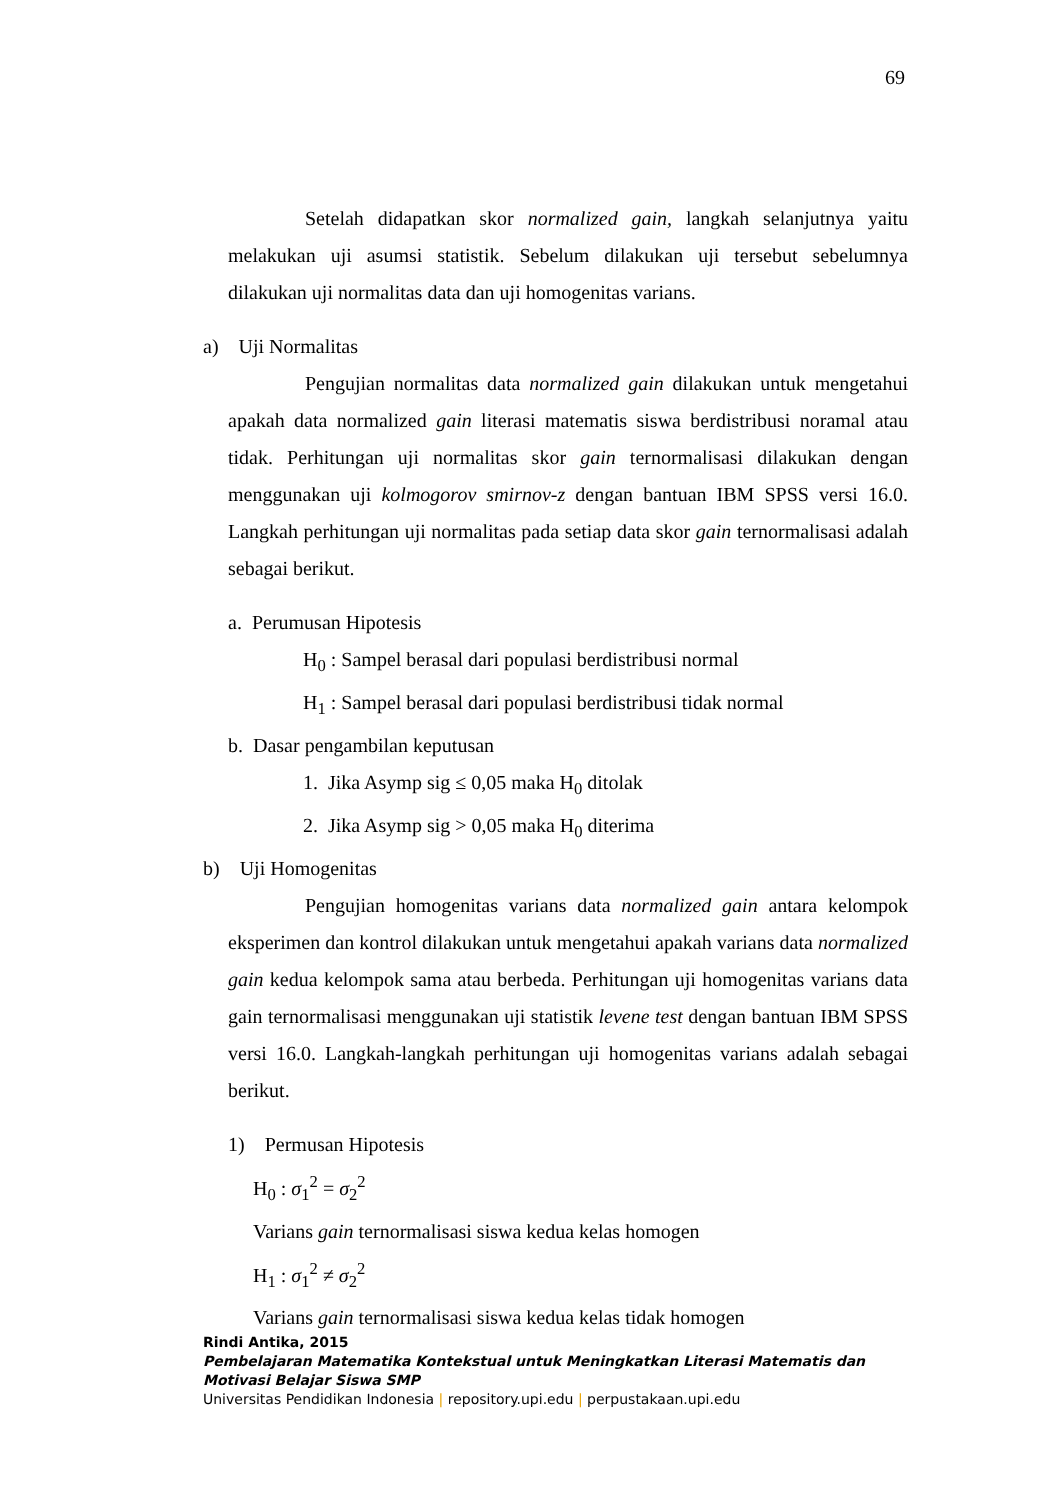69
Setelah didapatkan skor normalized gain, langkah selanjutnya yaitu melakukan uji asumsi statistik. Sebelum dilakukan uji tersebut sebelumnya dilakukan uji normalitas data dan uji homogenitas varians.
a) Uji Normalitas
Pengujian normalitas data normalized gain dilakukan untuk mengetahui apakah data normalized gain literasi matematis siswa berdistribusi noramal atau tidak. Perhitungan uji normalitas skor gain ternormalisasi dilakukan dengan menggunakan uji kolmogorov smirnov-z dengan bantuan IBM SPSS versi 16.0. Langkah perhitungan uji normalitas pada setiap data skor gain ternormalisasi adalah sebagai berikut.
a. Perumusan Hipotesis
H<sub>0</sub> : Sampel berasal dari populasi berdistribusi normal
H<sub>1</sub> : Sampel berasal dari populasi berdistribusi tidak normal
b. Dasar pengambilan keputusan
1. Jika Asymp sig ≤ 0,05 maka H<sub>0</sub> ditolak
2. Jika Asymp sig > 0,05 maka H<sub>0</sub> diterima
b) Uji Homogenitas
Pengujian homogenitas varians data normalized gain antara kelompok eksperimen dan kontrol dilakukan untuk mengetahui apakah varians data normalized gain kedua kelompok sama atau berbeda. Perhitungan uji homogenitas varians data gain ternormalisasi menggunakan uji statistik levene test dengan bantuan IBM SPSS versi 16.0. Langkah-langkah perhitungan uji homogenitas varians adalah sebagai berikut.
1) Permusan Hipotesis
H<sub>0</sub> : σ<sub>1</sub><sup>2</sup> = σ<sub>2</sub><sup>2</sup>
Varians gain ternormalisasi siswa kedua kelas homogen
H<sub>1</sub> : σ<sub>1</sub><sup>2</sup> ≠ σ<sub>2</sub><sup>2</sup>
Varians gain ternormalisasi siswa kedua kelas tidak homogen
Rindi Antika, 2015
Pembelajaran Matematika Kontekstual untuk Meningkatkan Literasi Matematis dan
Motivasi Belajar Siswa SMP
Universitas Pendidikan Indonesia | repository.upi.edu | perpustakaan.upi.edu